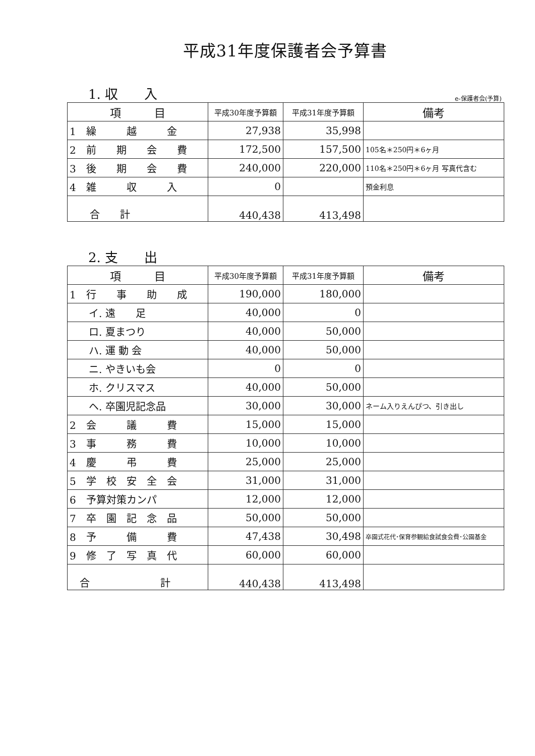平成31年度保護者会予算書
1. 収　　入 e-保護者会(予算)
| 項 目 | 平成30年度予算額 | 平成31年度予算額 | 備考 |
| --- | --- | --- | --- |
| 1 繰 越 金 | 27,938 | 35,998 | |
| 2 前 期 会 費 | 172,500 | 157,500 | 105名＊250円＊6ヶ月 |
| 3 後 期 会 費 | 240,000 | 220,000 | 110名＊250円＊6ヶ月 写真代含む |
| 4 雑 収 入 | 0 | | 預金利息 |
| 合 計 | 440,438 | 413,498 | |
2. 支　　出
| 項 目 | 平成30年度予算額 | 平成31年度予算額 | 備考 |
| --- | --- | --- | --- |
| 1 行 事 助 成 | 190,000 | 180,000 | |
| イ. 遠 足 | 40,000 | 0 | |
| ロ. 夏まつり | 40,000 | 50,000 | |
| ハ. 運 動 会 | 40,000 | 50,000 | |
| ニ. やきいも会 | 0 | 0 | |
| ホ. クリスマス | 40,000 | 50,000 | |
| ヘ. 卒園児記念品 | 30,000 | 30,000 | ネーム入りえんぴつ、引き出し |
| 2 会 議 費 | 15,000 | 15,000 | |
| 3 事 務 費 | 10,000 | 10,000 | |
| 4 慶 弔 費 | 25,000 | 25,000 | |
| 5 学 校 安 全 会 | 31,000 | 31,000 | |
| 6 予算対策カンパ | 12,000 | 12,000 | |
| 7 卒 園 記 念 品 | 50,000 | 50,000 | |
| 8 予 備 費 | 47,438 | 30,498 | 卒園式花代･保育参観給食試食会費･公園基金 |
| 9 修 了 写 真 代 | 60,000 | 60,000 | |
| 合 計 | 440,438 | 413,498 | |